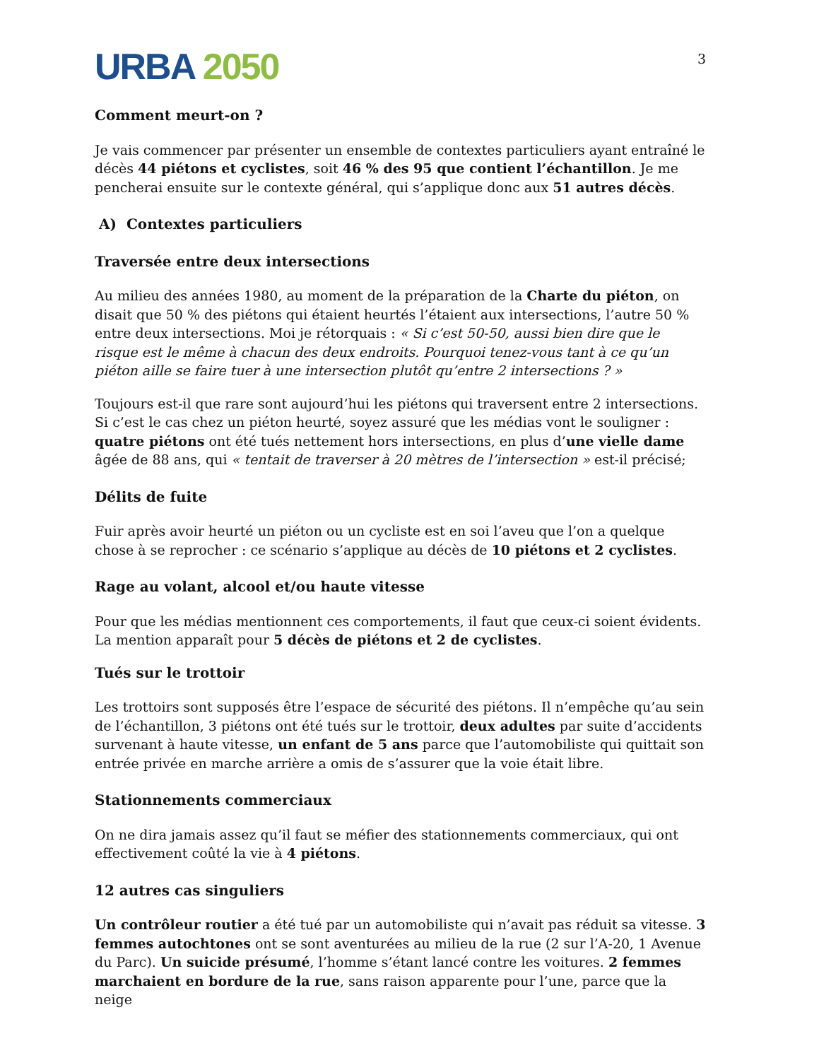URBA 2050
3
Comment meurt-on ?
Je vais commencer par présenter un ensemble de contextes particuliers ayant entraîné le décès 44 piétons et cyclistes, soit 46 % des 95 que contient l’échantillon. Je me pencherai ensuite sur le contexte général, qui s’applique donc aux 51 autres décès.
A) Contextes particuliers
Traversée entre deux intersections
Au milieu des années 1980, au moment de la préparation de la Charte du piéton, on disait que 50 % des piétons qui étaient heurtés l’étaient aux intersections, l’autre 50 % entre deux intersections. Moi je rétorquais : « Si c’est 50-50, aussi bien dire que le risque est le même à chacun des deux endroits. Pourquoi tenez-vous tant à ce qu’un piéton aille se faire tuer à une intersection plutôt qu’entre 2 intersections ? »
Toujours est-il que rare sont aujourd’hui les piétons qui traversent entre 2 intersections. Si c’est le cas chez un piéton heurté, soyez assuré que les médias vont le souligner : quatre piétons ont été tués nettement hors intersections, en plus d’une vielle dame âgée de 88 ans, qui « tentait de traverser à 20 mètres de l’intersection » est-il précisé;
Délits de fuite
Fuir après avoir heurté un piéton ou un cycliste est en soi l’aveu que l’on a quelque chose à se reprocher : ce scénario s’applique au décès de 10 piétons et 2 cyclistes.
Rage au volant, alcool et/ou haute vitesse
Pour que les médias mentionnent ces comportements, il faut que ceux-ci soient évidents. La mention apparaît pour 5 décès de piétons et 2 de cyclistes.
Tués sur le trottoir
Les trottoirs sont supposés être l’espace de sécurité des piétons. Il n’empêche qu’au sein de l’échantillon, 3 piétons ont été tués sur le trottoir, deux adultes par suite d’accidents survenant à haute vitesse, un enfant de 5 ans parce que l’automobiliste qui quittait son entrée privée en marche arrière a omis de s’assurer que la voie était libre.
Stationnements commerciaux
On ne dira jamais assez qu’il faut se méfier des stationnements commerciaux, qui ont effectivement coûté la vie à 4 piétons.
12 autres cas singuliers
Un contrôleur routier a été tué par un automobiliste qui n’avait pas réduit sa vitesse. 3 femmes autochtones ont se sont aventurées au milieu de la rue (2 sur l’A-20, 1 Avenue du Parc). Un suicide présumé, l’homme s’étant lancé contre les voitures. 2 femmes marchaient en bordure de la rue, sans raison apparente pour l’une, parce que la neige